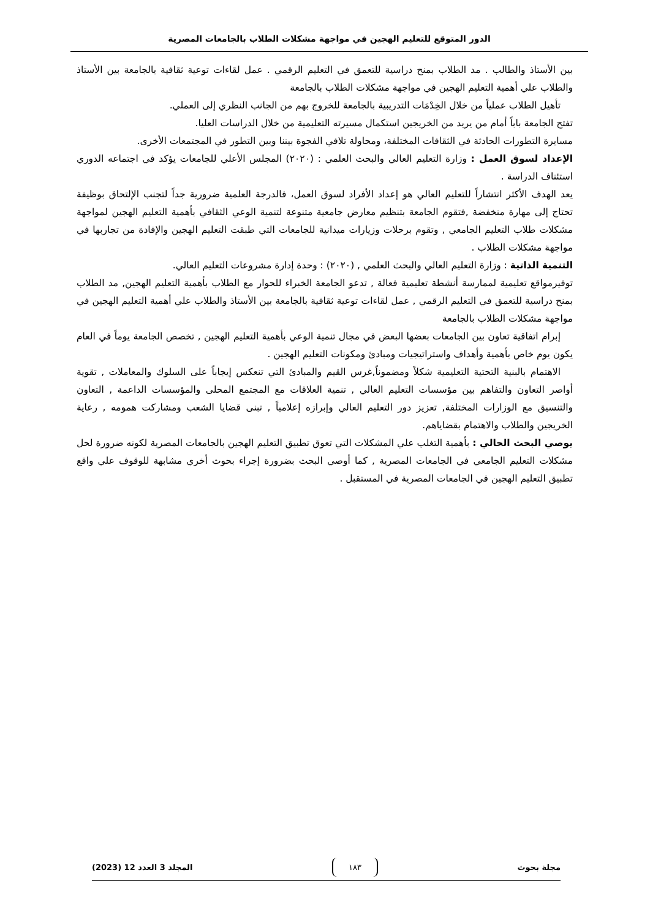الدور المتوقع للتعليم الهجين في مواجهة مشكلات الطلاب بالجامعات المصرية
بين الأستاذ والطالب . مد الطلاب بمنح دراسية للتعمق في التعليم الرقمي . عمل لقاءات توعية ثقافية بالجامعة بين الأستاذ والطلاب علي أهمية التعليم الهجين في مواجهة مشكلات الطلاب بالجامعة
تأهيل الطلاب عملياً من خلال الخِدْمَات التدريبية بالجامعة للخروج بهم من الجانب النظري إلى العملي.
تفتح الجامعة باباً أمام من يريد من الخريجين استكمال مسيرته التعليمية من خلال الدراسات العليا.
مسايرة التطورات الحادثة في الثقافات المختلفة، ومحاولة تلافي الفجوة بيننا وبين التطور في المجتمعات الأخرى.
الإعداد لسوق العمل : وزارة التعليم العالي والبحث العلمي : (٢٠٢٠) المجلس الأعلي للجامعات يؤكد في اجتماعه الدوري استئناف الدراسة .
يعد الهدف الأكثر انتشاراً للتعليم العالي هو إعداد الأفراد لسوق العمل، فالدرجة العلمية ضرورية جداً لتجنب الإلتحاق بوظيفة تحتاج إلى مهارة منخفضة ,فتقوم الجامعة بتنظيم معارض جامعية متنوعة لتنمية الوعي الثقافي بأهمية التعليم الهجين لمواجهة مشكلات طلاب التعليم الجامعي , وتقوم برحلات وزيارات ميدانية للجامعات التي طبقت التعليم الهجين والإفادة من تجاربها في مواجهة مشكلات الطلاب .
التنمية الذاتية : وزارة التعليم العالي والبحث العلمي , (٢٠٢٠) : وحدة إدارة مشروعات التعليم العالي.
توفيرمواقع تعليمية لممارسة أنشطة تعليمية فعالة , تدعو الجامعة الخبراء للحوار مع الطلاب بأهمية التعليم الهجين, مد الطلاب بمنح دراسية للتعمق في التعليم الرقمي , عمل لقاءات توعية ثقافية بالجامعة بين الأستاذ والطلاب علي أهمية التعليم الهجين في مواجهة مشكلات الطلاب بالجامعة
إبرام اتفاقية تعاون بين الجامعات بعضها البعض في مجال تنمية الوعي بأهمية التعليم الهجين , تخصص الجامعة يوماً في العام يكون يوم خاص بأهمية وأهداف واستراتيجيات ومبادئ ومكونات التعليم الهجين .
الاهتمام بالبنية التحتية التعليمية شكلاً ومضموناً,غرس القيم والمبادئ التي تنعكس إيجاباً على السلوك والمعاملات , تقوية أواصر التعاون والتفاهم بين مؤسسات التعليم العالي , تنمية العلاقات مع المجتمع المحلى والمؤسسات الداعمة , التعاون والتنسيق مع الوزارات المختلفة, تعزيز دور التعليم العالي وإبرازه إعلامياً , تبنى قضايا الشعب ومشاركت همومه , رعاية الخريجين والطلاب والاهتمام بقضاياهم.
يوصي البحث الحالي : بأهمية التغلب علي المشكلات التي تعوق تطبيق التعليم الهجين بالجامعات المصرية لكونه ضرورة لحل مشكلات التعليم الجامعي في الجامعات المصرية , كما أوصي البحث بضرورة إجراء بحوث أخري مشابهة للوقوف علي واقع تطبيق التعليم الهجين في الجامعات المصرية في المستقبل .
مجلة بحوث ١٨٣ المجلد 3 العدد 12 (2023)